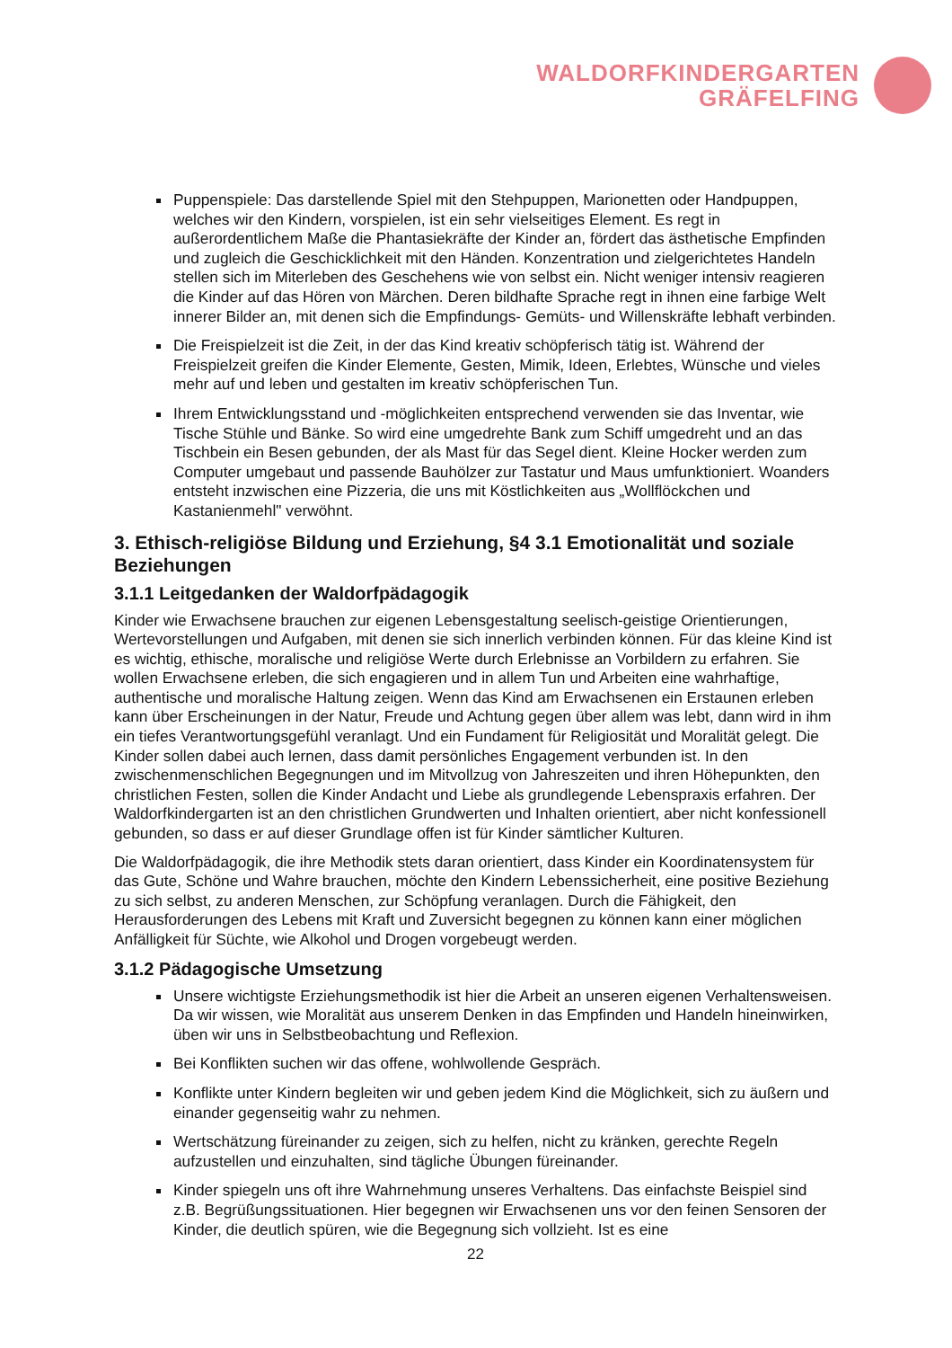WALDORFKINDERGARTEN
GRÄFELFING
Puppenspiele: Das darstellende Spiel mit den Stehpuppen, Marionetten oder Handpuppen, welches wir den Kindern, vorspielen, ist ein sehr vielseitiges Element. Es regt in außerordentlichem Maße die Phantasiekräfte der Kinder an, fördert das ästhetische Empfinden und zugleich die Geschicklichkeit mit den Händen. Konzentration und zielgerichtetes Handeln stellen sich im Miterleben des Geschehens wie von selbst ein. Nicht weniger intensiv reagieren die Kinder auf das Hören von Märchen. Deren bildhafte Sprache regt in ihnen eine farbige Welt innerer Bilder an, mit denen sich die Empfindungs- Gemüts- und Willenskräfte lebhaft verbinden.
Die Freispielzeit ist die Zeit, in der das Kind kreativ schöpferisch tätig ist. Während der Freispielzeit greifen die Kinder Elemente, Gesten, Mimik, Ideen, Erlebtes, Wünsche und vieles mehr auf und leben und gestalten im kreativ schöpferischen Tun.
Ihrem Entwicklungsstand und -möglichkeiten entsprechend verwenden sie das Inventar, wie Tische Stühle und Bänke. So wird eine umgedrehte Bank zum Schiff umgedreht und an das Tischbein ein Besen gebunden, der als Mast für das Segel dient. Kleine Hocker werden zum Computer umgebaut und passende Bauhölzer zur Tastatur und Maus umfunktioniert. Woanders entsteht inzwischen eine Pizzeria, die uns mit Köstlichkeiten aus „Wollflöckchen und Kastanienmehl" verwöhnt.
3. Ethisch-religiöse Bildung und Erziehung, §4 3.1 Emotionalität und soziale Beziehungen
3.1.1 Leitgedanken der Waldorfpädagogik
Kinder wie Erwachsene brauchen zur eigenen Lebensgestaltung seelisch-geistige Orientierungen, Wertevorstellungen und Aufgaben, mit denen sie sich innerlich verbinden können. Für das kleine Kind ist es wichtig, ethische, moralische und religiöse Werte durch Erlebnisse an Vorbildern zu erfahren. Sie wollen Erwachsene erleben, die sich engagieren und in allem Tun und Arbeiten eine wahrhaftige, authentische und moralische Haltung zeigen. Wenn das Kind am Erwachsenen ein Erstaunen erleben kann über Erscheinungen in der Natur, Freude und Achtung gegen über allem was lebt, dann wird in ihm ein tiefes Verantwortungsgefühl veranlagt. Und ein Fundament für Religiosität und Moralität gelegt. Die Kinder sollen dabei auch lernen, dass damit persönliches Engagement verbunden ist. In den zwischenmenschlichen Begegnungen und im Mitvollzug von Jahreszeiten und ihren Höhepunkten, den christlichen Festen, sollen die Kinder Andacht und Liebe als grundlegende Lebenspraxis erfahren. Der Waldorfkindergarten ist an den christlichen Grundwerten und Inhalten orientiert, aber nicht konfessionell gebunden, so dass er auf dieser Grundlage offen ist für Kinder sämtlicher Kulturen.
Die Waldorfpädagogik, die ihre Methodik stets daran orientiert, dass Kinder ein Koordinatensystem für das Gute, Schöne und Wahre brauchen, möchte den Kindern Lebenssicherheit, eine positive Beziehung zu sich selbst, zu anderen Menschen, zur Schöpfung veranlagen. Durch die Fähigkeit, den Herausforderungen des Lebens mit Kraft und Zuversicht begegnen zu können kann einer möglichen Anfälligkeit für Süchte, wie Alkohol und Drogen vorgebeugt werden.
3.1.2 Pädagogische Umsetzung
Unsere wichtigste Erziehungsmethodik ist hier die Arbeit an unseren eigenen Verhaltensweisen. Da wir wissen, wie Moralität aus unserem Denken in das Empfinden und Handeln hineinwirken, üben wir uns in Selbstbeobachtung und Reflexion.
Bei Konflikten suchen wir das offene, wohlwollende Gespräch.
Konflikte unter Kindern begleiten wir und geben jedem Kind die Möglichkeit, sich zu äußern und einander gegenseitig wahr zu nehmen.
Wertschätzung füreinander zu zeigen, sich zu helfen, nicht zu kränken, gerechte Regeln aufzustellen und einzuhalten, sind tägliche Übungen füreinander.
Kinder spiegeln uns oft ihre Wahrnehmung unseres Verhaltens. Das einfachste Beispiel sind z.B. Begrüßungssituationen. Hier begegnen wir Erwachsenen uns vor den feinen Sensoren der Kinder, die deutlich spüren, wie die Begegnung sich vollzieht. Ist es eine
22